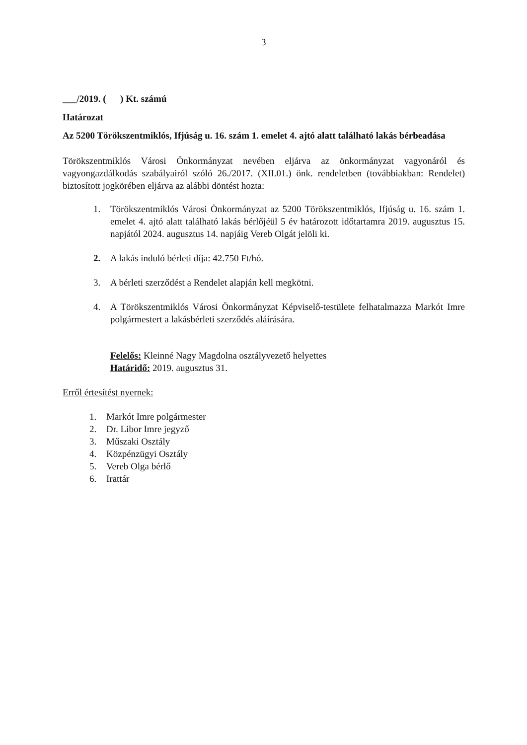3
___/2019. ( ) Kt. számú
Határozat
Az 5200 Törökszentmiklós, Ifjúság u. 16. szám 1. emelet 4. ajtó alatt található lakás bérbeadása
Törökszentmiklós Városi Önkormányzat nevében eljárva az önkormányzat vagyonáról és vagyongazdálkodás szabályairól szóló 26./2017. (XII.01.) önk. rendeletben (továbbiakban: Rendelet) biztosított jogkörében eljárva az alábbi döntést hozta:
1. Törökszentmiklós Városi Önkormányzat az 5200 Törökszentmiklós, Ifjúság u. 16. szám 1. emelet 4. ajtó alatt található lakás bérlőjéül 5 év határozott időtartamra 2019. augusztus 15. napjától 2024. augusztus 14. napjáig Vereb Olgát jelöli ki.
2. A lakás induló bérleti díja: 42.750 Ft/hó.
3. A bérleti szerződést a Rendelet alapján kell megkötni.
4. A Törökszentmiklós Városi Önkormányzat Képviselő-testülete felhatalmazza Markót Imre polgármestert a lakásbérleti szerződés aláírására.
Felelős: Kleinné Nagy Magdolna osztályvezető helyettes
Határidő: 2019. augusztus 31.
Erről értesítést nyernek:
1. Markót Imre polgármester
2. Dr. Libor Imre jegyző
3. Műszaki Osztály
4. Közpénzügyi Osztály
5. Vereb Olga bérlő
6. Irattár